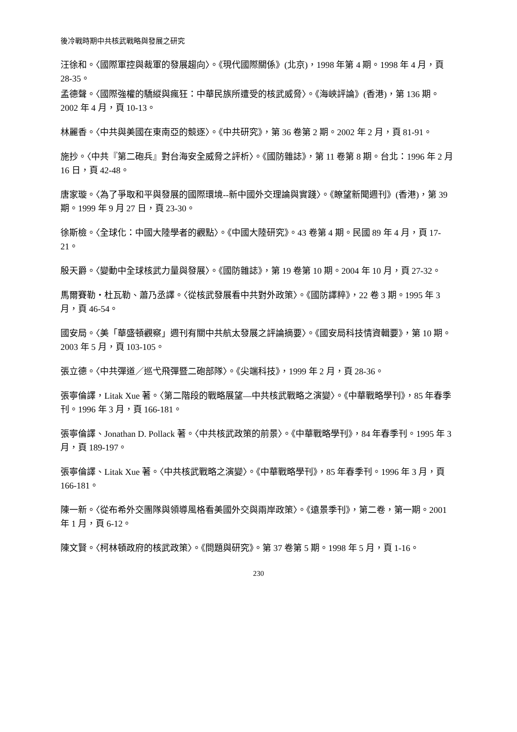後冷戰時期中共核武戰略與發展之研究
汪徐和。〈國際軍控與裁軍的發展趨向〉。《現代國際關係》(北京)，1998 年第 4 期。1998 年 4 月，頁 28-35。
孟德聲。〈國際強權的驕縱與瘋狂：中華民族所遭受的核武威脅〉。《海峽評論》(香港)，第 136 期。2002 年 4 月，頁 10-13。
林麗香。〈中共與美國在東南亞的競逐〉。《中共研究》，第 36 卷第 2 期。2002 年 2 月，頁 81-91。
施抄。〈中共『第二砲兵』對台海安全威脅之評析〉。《國防雜誌》，第 11 卷第 8 期。台北：1996 年 2 月 16 日，頁 42-48。
唐家璇。〈為了爭取和平與發展的國際環境--新中國外交理論與實踐〉。《瞭望新聞週刊》(香港)，第 39 期。1999 年 9 月 27 日，頁 23-30。
徐斯檢。〈全球化：中國大陸學者的觀點〉。《中國大陸研究》。43 卷第 4 期。民國 89 年 4 月，頁 17-21。
殷天爵。〈變動中全球核武力量與發展〉。《國防雜誌》，第 19 卷第 10 期。2004 年 10 月，頁 27-32。
馬爾賽勒・杜瓦勒、蕭乃丞譯。〈從核武發展看中共對外政策〉。《國防譯粹》，22 卷 3 期。1995 年 3 月，頁 46-54。
國安局。〈美「華盛頓觀察」週刊有關中共航太發展之評論摘要〉。《國安局科技情資輯要》，第 10 期。2003 年 5 月，頁 103-105。
張立德。〈中共彈道／巡弋飛彈暨二砲部隊〉。《尖端科技》，1999 年 2 月，頁 28-36。
張寧倫譯，Litak Xue 著。〈第二階段的戰略展望—中共核武戰略之演變〉。《中華戰略學刊》，85 年春季刊。1996 年 3 月，頁 166-181。
張寧倫譯、Jonathan D. Pollack 著。〈中共核武政策的前景〉。《中華戰略學刊》，84 年春季刊。1995 年 3 月，頁 189-197。
張寧倫譯、Litak Xue 著。〈中共核武戰略之演變〉。《中華戰略學刊》，85 年春季刊。1996 年 3 月，頁 166-181。
陳一新。〈從布希外交團隊與領導風格看美國外交與兩岸政策〉。《遠景季刊》，第二卷，第一期。2001 年 1 月，頁 6-12。
陳文賢。〈柯林頓政府的核武政策〉。《問題與研究》。第 37 卷第 5 期。1998 年 5 月，頁 1-16。
230